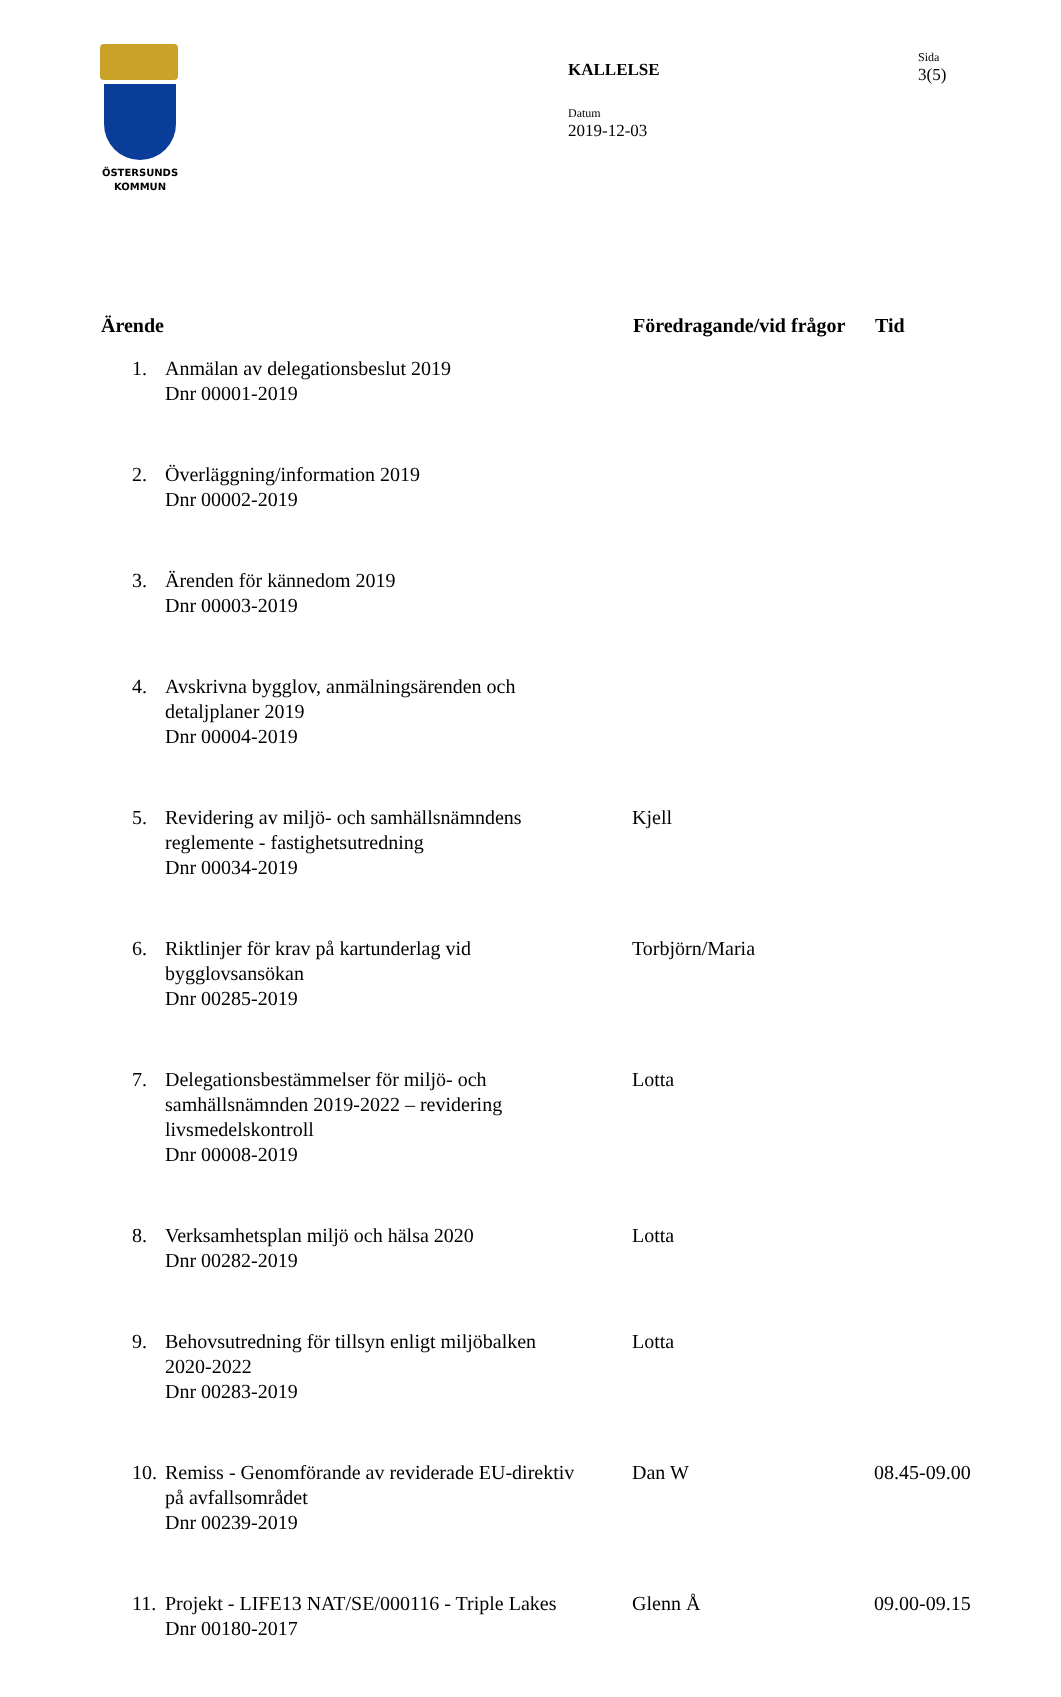ÖSTERSUNDS
KOMMUN
KALLELSE
Datum
2019-12-03
Sida
3(5)
| Ärende | | Föredragande/vid frågor | Tid |
| --- | --- | --- | --- |
| 1. | Anmälan av delegationsbeslut 2019 Dnr 00001-2019 | | |
| 2. | Överläggning/information 2019 Dnr 00002-2019 | | |
| 3. | Ärenden för kännedom 2019 Dnr 00003-2019 | | |
| 4. | Avskrivna bygglov, anmälningsärenden och detaljplaner 2019 Dnr 00004-2019 | | |
| 5. | Revidering av miljö- och samhällsnämndens reglemente - fastighetsutredning Dnr 00034-2019 | Kjell | |
| 6. | Riktlinjer för krav på kartunderlag vid bygglovsansökan Dnr 00285-2019 | Torbjörn/Maria | |
| 7. | Delegationsbestämmelser för miljö- och samhällsnämnden 2019-2022 – revidering livsmedelskontroll Dnr 00008-2019 | Lotta | |
| 8. | Verksamhetsplan miljö och hälsa 2020 Dnr 00282-2019 | Lotta | |
| 9. | Behovsutredning för tillsyn enligt miljöbalken 2020-2022 Dnr 00283-2019 | Lotta | |
| 10. | Remiss - Genomförande av reviderade EU-direktiv på avfallsområdet Dnr 00239-2019 | Dan W | 08.45-09.00 |
| 11. | Projekt - LIFE13 NAT/SE/000116 - Triple Lakes Dnr 00180-2017 | Glenn Å | 09.00-09.15 |